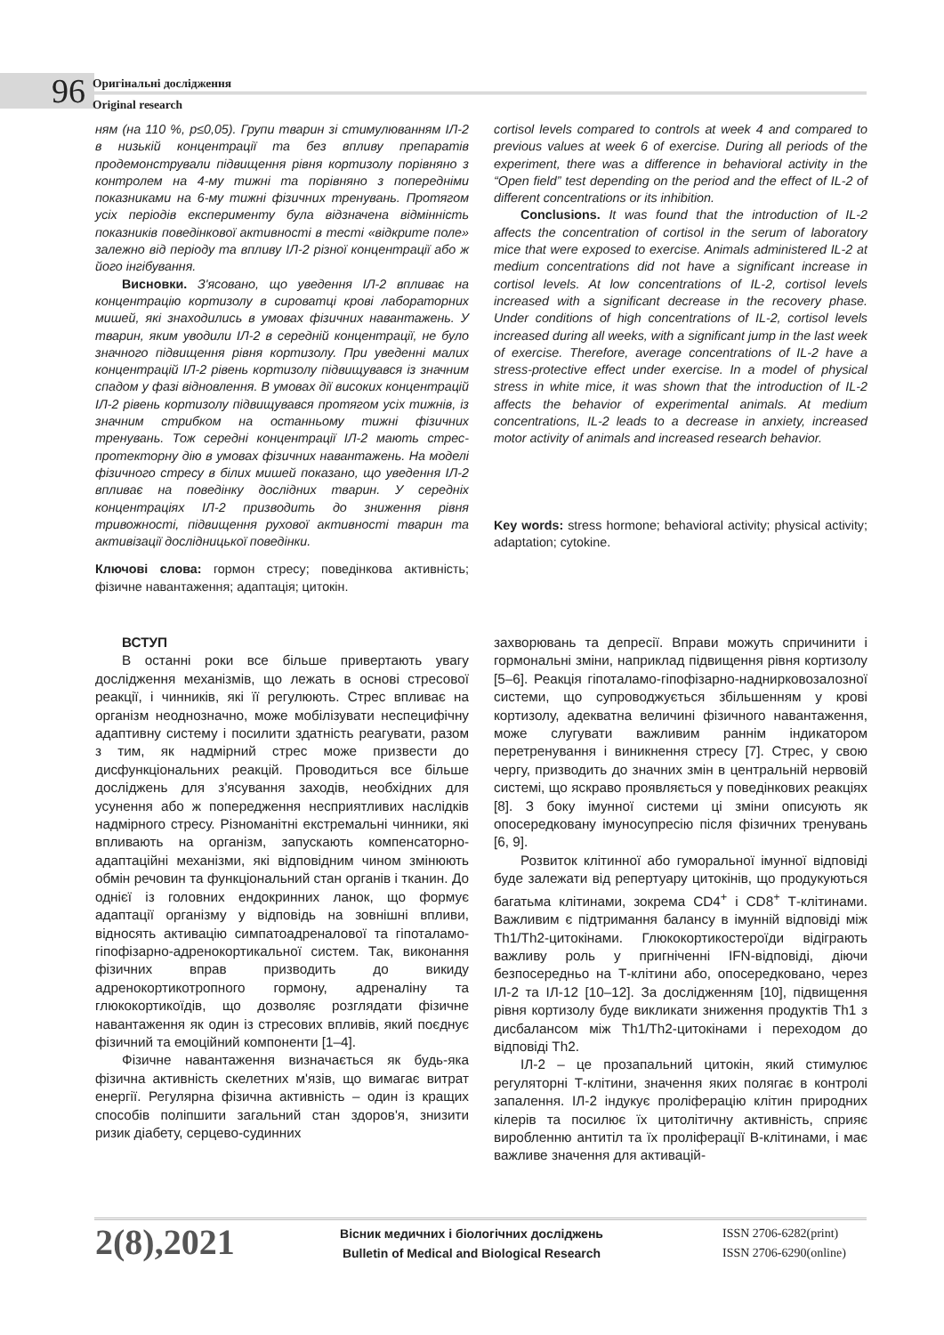96
Оригінальні дослідження
Original research
ням (на 110 %, p≤0,05). Групи тварин зі стимулюванням ІЛ-2 в низькій концентрації та без впливу препаратів продемонстрували підвищення рівня кортизолу порівняно з контролем на 4-му тижні та порівняно з попередніми показниками на 6-му тижні фізичних тренувань. Протягом усіх періодів експерименту була відзначена відмінність показників поведінкової активності в тесті «відкрите поле» залежно від періоду та впливу ІЛ-2 різної концентрації або ж його інгібування.
Висновки. З'ясовано, що уведення ІЛ-2 впливає на концентрацію кортизолу в сироватці крові лабораторних мишей, які знаходились в умовах фізичних навантажень. У тварин, яким уводили ІЛ-2 в середній концентрації, не було значного підвищення рівня кортизолу. При уведенні малих концентрацій ІЛ-2 рівень кортизолу підвищувався із значним спадом у фазі відновлення. В умовах дії високих концентрацій ІЛ-2 рівень кортизолу підвищувався протягом усіх тижнів, із значним стрибком на останньому тижні фізичних тренувань. Тож середні концентрації ІЛ-2 мають стрес-протекторну дію в умовах фізичних навантажень. На моделі фізичного стресу в білих мишей показано, що уведення ІЛ-2 впливає на поведінку дослідних тварин. У середніх концентраціях ІЛ-2 призводить до зниження рівня тривожності, підвищення рухової активності тварин та активізації дослідницької поведінки.
Ключові слова: гормон стресу; поведінкова активність; фізичне навантаження; адаптація; цитокін.
cortisol levels compared to controls at week 4 and compared to previous values at week 6 of exercise. During all periods of the experiment, there was a difference in behavioral activity in the “Open field” test depending on the period and the effect of IL-2 of different concentrations or its inhibition.
Conclusions. It was found that the introduction of IL-2 affects the concentration of cortisol in the serum of laboratory mice that were exposed to exercise. Animals administered IL-2 at medium concentrations did not have a significant increase in cortisol levels. At low concentrations of IL-2, cortisol levels increased with a significant decrease in the recovery phase. Under conditions of high concentrations of IL-2, cortisol levels increased during all weeks, with a significant jump in the last week of exercise. Therefore, average concentrations of IL-2 have a stress-protective effect under exercise. In a model of physical stress in white mice, it was shown that the introduction of IL-2 affects the behavior of experimental animals. At medium concentrations, IL-2 leads to a decrease in anxiety, increased motor activity of animals and increased research behavior.
Key words: stress hormone; behavioral activity; physical activity; adaptation; cytokine.
ВСТУП
В останні роки все більше привертають увагу дослідження механізмів, що лежать в основі стресової реакції, і чинників, які її регулюють. Стрес впливає на організм неоднозначно, може мобілізувати неспецифічну адаптивну систему і посилити здатність реагувати, разом з тим, як надмірний стрес може призвести до дисфункціональних реакцій. Проводиться все більше досліджень для з'ясування заходів, необхідних для усунення або ж попередження несприятливих наслідків надмірного стресу. Різноманітні екстремальні чинники, які впливають на організм, запускають компенсаторно-адаптаційні механізми, які відповідним чином змінюють обмін речовин та функціональний стан органів і тканин. До однієї із головних ендокринних ланок, що формує адаптації організму у відповідь на зовнішні впливи, відносять активацію симпатоадреналової та гіпоталамо-гіпофізарно-адренокортикальної систем. Так, виконання фізичних вправ призводить до викиду адренокортикотропного гормону, адреналіну та глюкокортикоїдів, що дозволяє розглядати фізичне навантаження як один із стресових впливів, який поєднує фізичний та емоційний компоненти [1–4].
Фізичне навантаження визначається як будь-яка фізична активність скелетних м'язів, що вимагає витрат енергії. Регулярна фізична активність – один із кращих способів поліпшити загальний стан здоров'я, знизити ризик діабету, серцево-судинних
захворювань та депресії. Вправи можуть спричинити і гормональні зміни, наприклад підвищення рівня кортизолу [5–6]. Реакція гіпоталамо-гіпофізарно-наднирковозалозної системи, що супроводжується збільшенням у крові кортизолу, адекватна величині фізичного навантаження, може слугувати важливим раннім індикатором перетренування і виникнення стресу [7]. Стрес, у свою чергу, призводить до значних змін в центральній нервовій системі, що яскраво проявляється у поведінкових реакціях [8]. З боку імунної системи ці зміни описують як опосередковану імуносупресію після фізичних тренувань [6, 9].
Розвиток клітинної або гуморальної імунної відповіді буде залежати від репертуару цитокінів, що продукуються багатьма клітинами, зокрема CD4<sup>+</sup> і CD8<sup>+</sup> Т-клітинами. Важливим є підтримання балансу в імунній відповіді між Th1/Th2-цитокінами. Глюкокортикостероїди відіграють важливу роль у пригніченні IFN-відповіді, діючи безпосередньо на Т-клітини або, опосередковано, через ІЛ-2 та ІЛ-12 [10–12]. За дослідженням [10], підвищення рівня кортизолу буде викликати зниження продуктів Th1 з дисбалансом між Th1/Th2-цитокінами і переходом до відповіді Th2.
ІЛ-2 – це прозапальний цитокін, який стимулює регуляторні Т-клітини, значення яких полягає в контролі запалення. ІЛ-2 індукує проліферацію клітин природних кілерів та посилює їх цитолітичну активність, сприяє виробленню антитіл та їх проліферації В-клітинами, і має важливе значення для активацій-
2(8),2021
Вісник медичних і біологічних досліджень
Bulletin of Medical and Biological Research
ISSN 2706-6282(print)
ISSN 2706-6290(online)